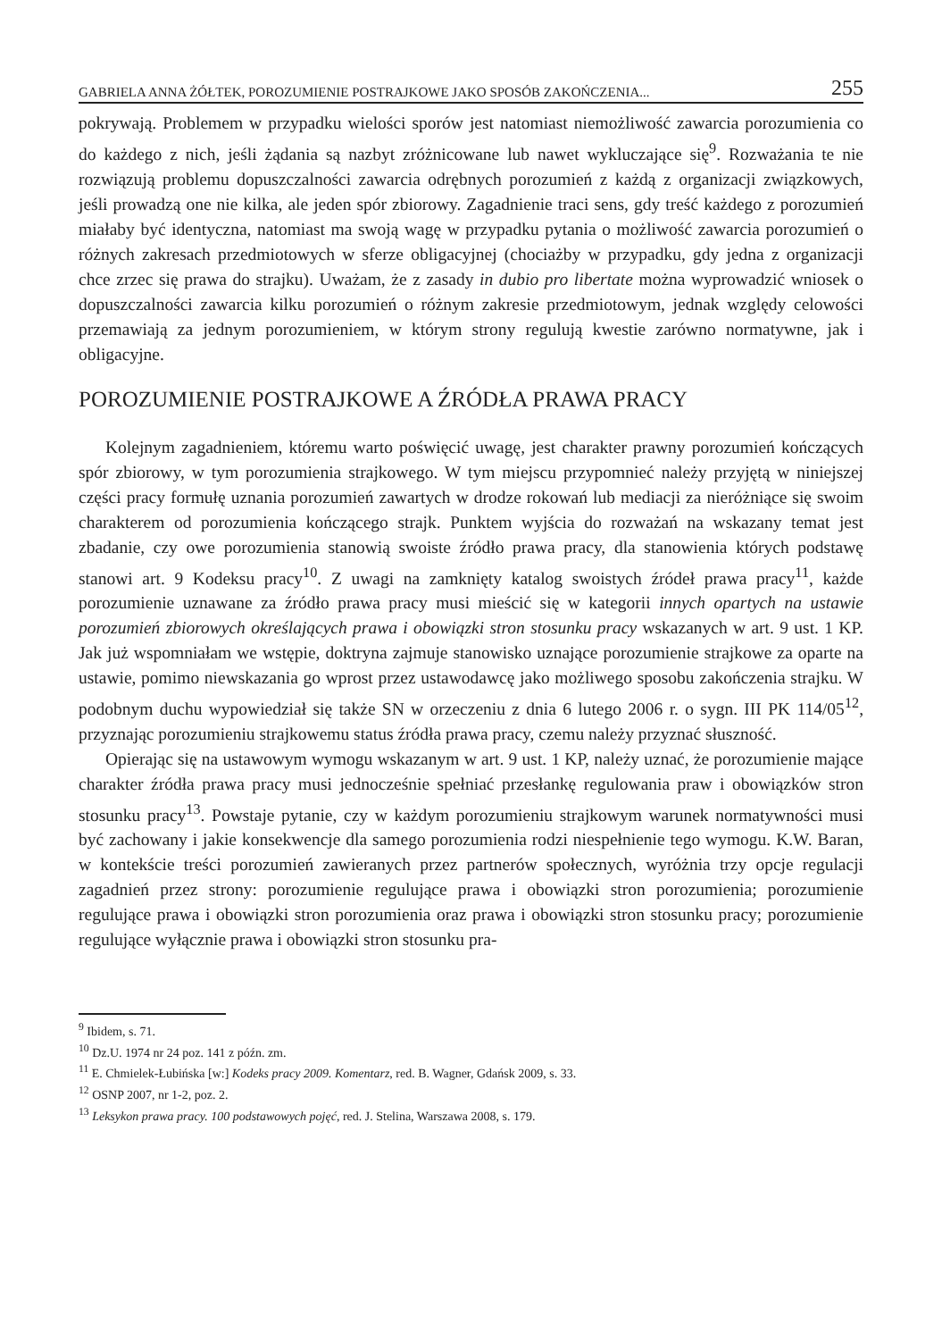GABRIELA ANNA ŻÓŁTEK, POROZUMIENIE POSTRAJKOWE JAKO SPOSÓB ZAKOŃCZENIA... 255
pokrywają. Problemem w przypadku wielości sporów jest natomiast niemożliwość zawarcia porozumienia co do każdego z nich, jeśli żądania są nazbyt zróżnicowane lub nawet wykluczające się<sup>9</sup>. Rozważania te nie rozwiązują problemu dopuszczalności zawarcia odrębnych porozumień z każdą z organizacji związkowych, jeśli prowadzą one nie kilka, ale jeden spór zbiorowy. Zagadnienie traci sens, gdy treść każdego z porozumień miałaby być identyczna, natomiast ma swoją wagę w przypadku pytania o możliwość zawarcia porozumień o różnych zakresach przedmiotowych w sferze obligacyjnej (chociażby w przypadku, gdy jedna z organizacji chce zrzec się prawa do strajku). Uważam, że z zasady in dubio pro libertate można wyprowadzić wniosek o dopuszczalności zawarcia kilku porozumień o różnym zakresie przedmiotowym, jednak względy celowości przemawiają za jednym porozumieniem, w którym strony regulują kwestie zarówno normatywne, jak i obligacyjne.
POROZUMIENIE POSTRAJKOWE A ŹRÓDŁA PRAWA PRACY
Kolejnym zagadnieniem, któremu warto poświęcić uwagę, jest charakter prawny porozumień kończących spór zbiorowy, w tym porozumienia strajkowego. W tym miejscu przypomnieć należy przyjętą w niniejszej części pracy formułę uznania porozumień zawartych w drodze rokowań lub mediacji za nieróżniące się swoim charakterem od porozumienia kończącego strajk. Punktem wyjścia do rozważań na wskazany temat jest zbadanie, czy owe porozumienia stanowią swoiste źródło prawa pracy, dla stanowienia których podstawę stanowi art. 9 Kodeksu pracy<sup>10</sup>. Z uwagi na zamknięty katalog swoistych źródeł prawa pracy<sup>11</sup>, każde porozumienie uznawane za źródło prawa pracy musi mieścić się w kategorii innych opartych na ustawie porozumień zbiorowych określających prawa i obowiązki stron stosunku pracy wskazanych w art. 9 ust. 1 KP. Jak już wspomniałam we wstępie, doktryna zajmuje stanowisko uznające porozumienie strajkowe za oparte na ustawie, pomimo niewskazania go wprost przez ustawodawcę jako możliwego sposobu zakończenia strajku. W podobnym duchu wypowiedział się także SN w orzeczeniu z dnia 6 lutego 2006 r. o sygn. III PK 114/05<sup>12</sup>, przyznając porozumieniu strajkowemu status źródła prawa pracy, czemu należy przyznać słuszność.
Opierając się na ustawowym wymogu wskazanym w art. 9 ust. 1 KP, należy uznać, że porozumienie mające charakter źródła prawa pracy musi jednocześnie spełniać przesłankę regulowania praw i obowiązków stron stosunku pracy<sup>13</sup>. Powstaje pytanie, czy w każdym porozumieniu strajkowym warunek normatywności musi być zachowany i jakie konsekwencje dla samego porozumienia rodzi niespełnienie tego wymogu. K.W. Baran, w kontekście treści porozumień zawieranych przez partnerów społecznych, wyróżnia trzy opcje regulacji zagadnień przez strony: porozumienie regulujące prawa i obowiązki stron porozumienia; porozumienie regulujące prawa i obowiązki stron porozumienia oraz prawa i obowiązki stron stosunku pracy; porozumienie regulujące wyłącznie prawa i obowiązki stron stosunku pra-
<sup>9</sup> Ibidem, s. 71.
<sup>10</sup> Dz.U. 1974 nr 24 poz. 141 z późn. zm.
<sup>11</sup> E. Chmielek-Łubińska [w:] Kodeks pracy 2009. Komentarz, red. B. Wagner, Gdańsk 2009, s. 33.
<sup>12</sup> OSNP 2007, nr 1-2, poz. 2.
<sup>13</sup> Leksykon prawa pracy. 100 podstawowych pojęć, red. J. Stelina, Warszawa 2008, s. 179.